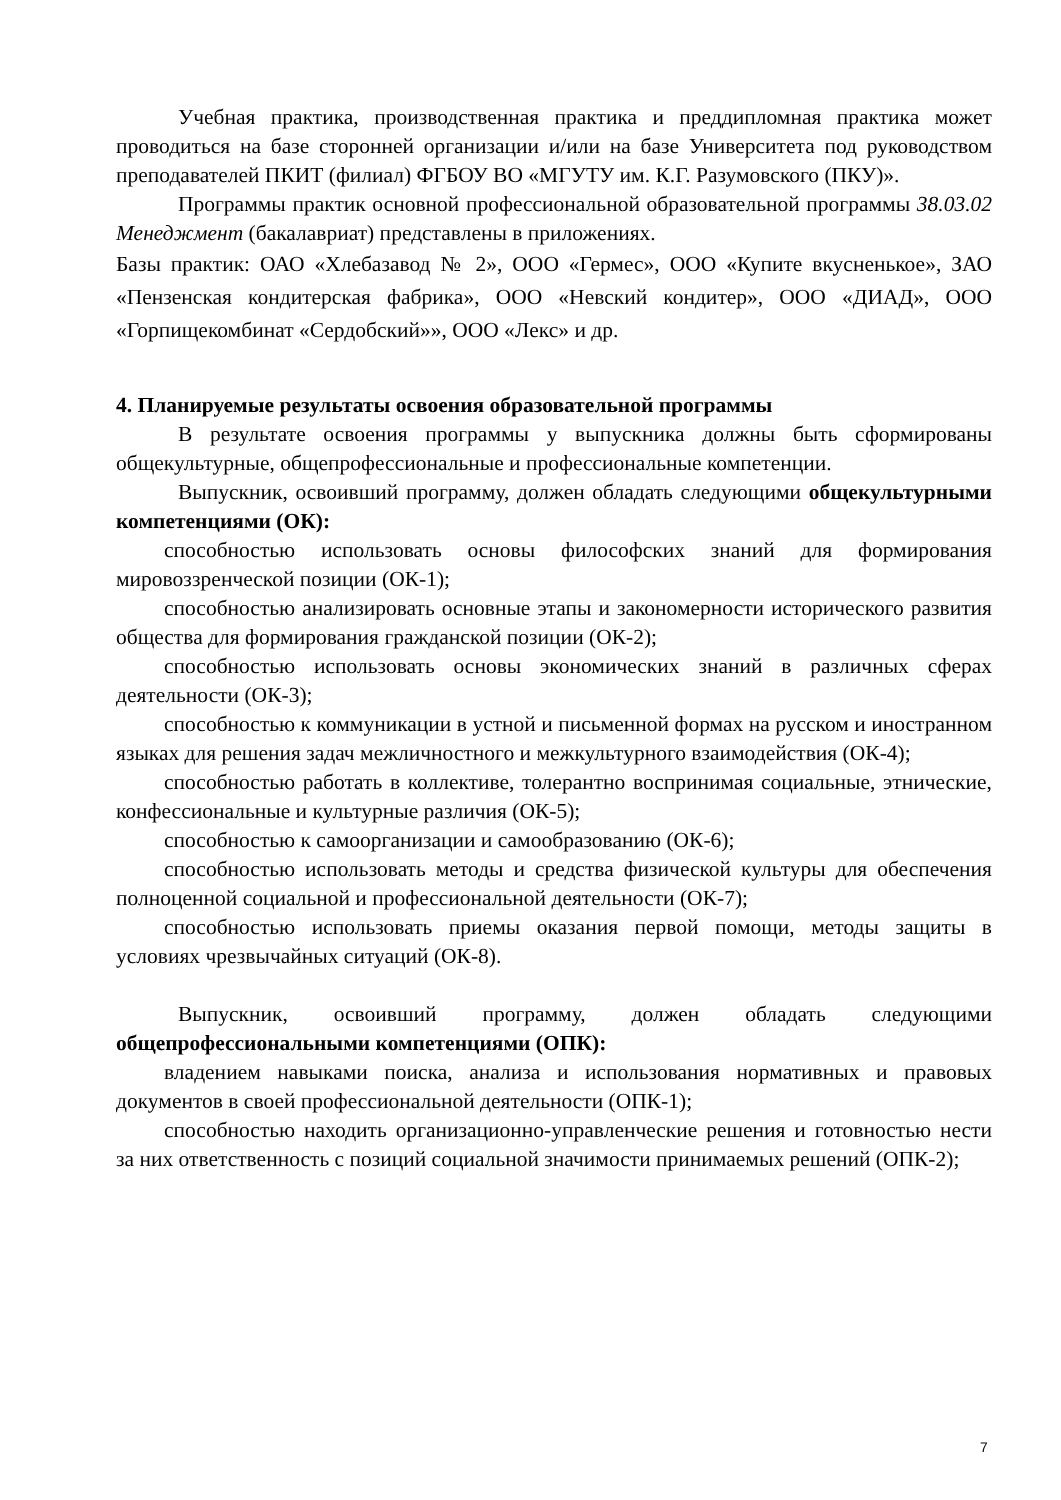Учебная практика, производственная практика и преддипломная практика может проводиться на базе сторонней организации и/или на базе Университета под руководством преподавателей ПКИТ (филиал) ФГБОУ ВО «МГУТУ им. К.Г. Разумовского (ПКУ)».
Программы практик основной профессиональной образовательной программы 38.03.02 Менеджмент (бакалавриат) представлены в приложениях.
Базы практик: ОАО «Хлебазавод № 2», ООО «Гермес», ООО «Купите вкусненькое», ЗАО «Пензенская кондитерская фабрика», ООО «Невский кондитер», ООО «ДИАД», ООО «Горпищекомбинат «Сердобский»», ООО «Лекс» и др.
4. Планируемые результаты освоения образовательной программы
В результате освоения программы у выпускника должны быть сформированы общекультурные, общепрофессиональные и профессиональные компетенции.
Выпускник, освоивший программу, должен обладать следующими общекультурными компетенциями (ОК):
способностью использовать основы философских знаний для формирования мировоззренческой позиции (ОК-1);
способностью анализировать основные этапы и закономерности исторического развития общества для формирования гражданской позиции (ОК-2);
способностью использовать основы экономических знаний в различных сферах деятельности (ОК-3);
способностью к коммуникации в устной и письменной формах на русском и иностранном языках для решения задач межличностного и межкультурного взаимодействия (ОК-4);
способностью работать в коллективе, толерантно воспринимая социальные, этнические, конфессиональные и культурные различия (ОК-5);
способностью к самоорганизации и самообразованию (ОК-6);
способностью использовать методы и средства физической культуры для обеспечения полноценной социальной и профессиональной деятельности (ОК-7);
способностью использовать приемы оказания первой помощи, методы защиты в условиях чрезвычайных ситуаций (ОК-8).
Выпускник, освоивший программу, должен обладать следующими общепрофессиональными компетенциями (ОПК):
владением навыками поиска, анализа и использования нормативных и правовых документов в своей профессиональной деятельности (ОПК-1);
способностью находить организационно-управленческие решения и готовностью нести за них ответственность с позиций социальной значимости принимаемых решений (ОПК-2);
7